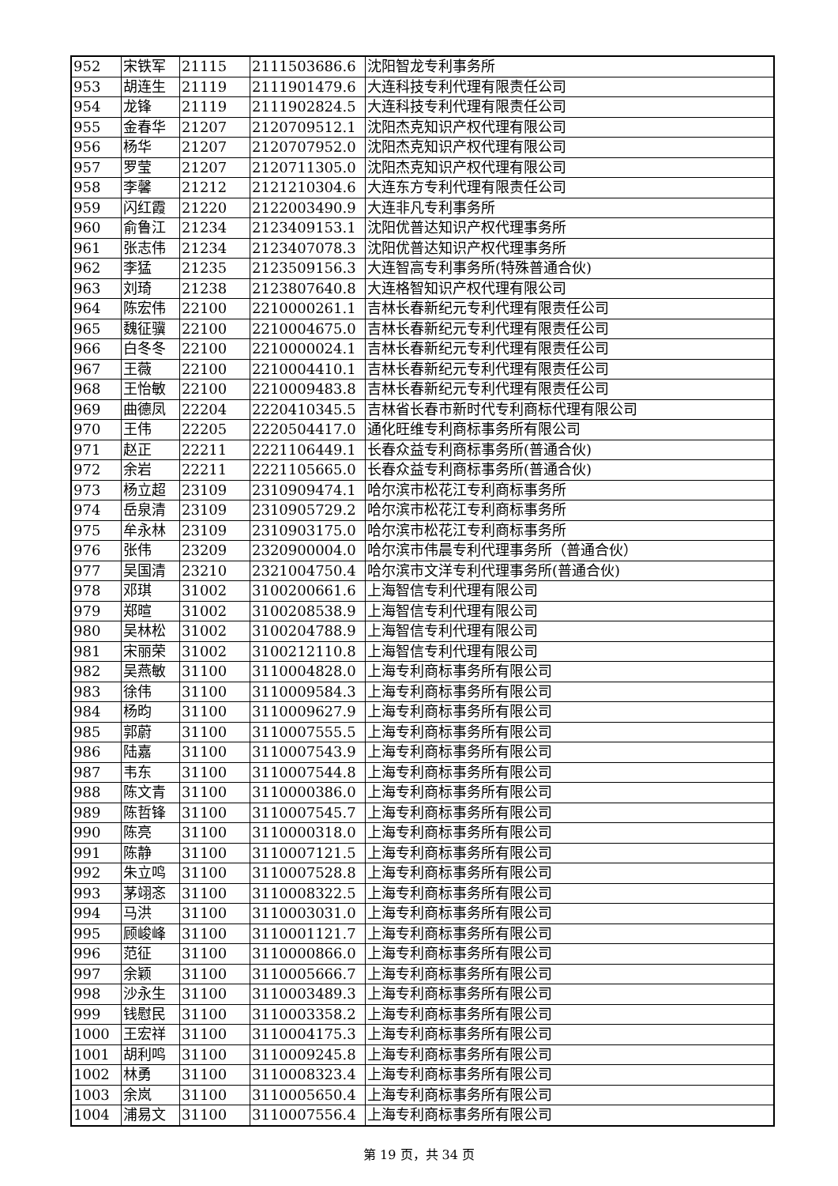| 952 | 宋铁军 | 21115 | 2111503686.6 | 沈阳智龙专利事务所 |
| 953 | 胡连生 | 21119 | 2111901479.6 | 大连科技专利代理有限责任公司 |
| 954 | 龙锋 | 21119 | 2111902824.5 | 大连科技专利代理有限责任公司 |
| 955 | 金春华 | 21207 | 2120709512.1 | 沈阳杰克知识产权代理有限公司 |
| 956 | 杨华 | 21207 | 2120707952.0 | 沈阳杰克知识产权代理有限公司 |
| 957 | 罗莹 | 21207 | 2120711305.0 | 沈阳杰克知识产权代理有限公司 |
| 958 | 李馨 | 21212 | 2121210304.6 | 大连东方专利代理有限责任公司 |
| 959 | 闪红霞 | 21220 | 2122003490.9 | 大连非凡专利事务所 |
| 960 | 俞鲁江 | 21234 | 2123409153.1 | 沈阳优普达知识产权代理事务所 |
| 961 | 张志伟 | 21234 | 2123407078.3 | 沈阳优普达知识产权代理事务所 |
| 962 | 李猛 | 21235 | 2123509156.3 | 大连智高专利事务所(特殊普通合伙) |
| 963 | 刘琦 | 21238 | 2123807640.8 | 大连格智知识产权代理有限公司 |
| 964 | 陈宏伟 | 22100 | 2210000261.1 | 吉林长春新纪元专利代理有限责任公司 |
| 965 | 魏征骥 | 22100 | 2210004675.0 | 吉林长春新纪元专利代理有限责任公司 |
| 966 | 白冬冬 | 22100 | 2210000024.1 | 吉林长春新纪元专利代理有限责任公司 |
| 967 | 王薇 | 22100 | 2210004410.1 | 吉林长春新纪元专利代理有限责任公司 |
| 968 | 王怡敏 | 22100 | 2210009483.8 | 吉林长春新纪元专利代理有限责任公司 |
| 969 | 曲德凤 | 22204 | 2220410345.5 | 吉林省长春市新时代专利商标代理有限公司 |
| 970 | 王伟 | 22205 | 2220504417.0 | 通化旺维专利商标事务所有限公司 |
| 971 | 赵正 | 22211 | 2221106449.1 | 长春众益专利商标事务所(普通合伙) |
| 972 | 余岩 | 22211 | 2221105665.0 | 长春众益专利商标事务所(普通合伙) |
| 973 | 杨立超 | 23109 | 2310909474.1 | 哈尔滨市松花江专利商标事务所 |
| 974 | 岳泉清 | 23109 | 2310905729.2 | 哈尔滨市松花江专利商标事务所 |
| 975 | 牟永林 | 23109 | 2310903175.0 | 哈尔滨市松花江专利商标事务所 |
| 976 | 张伟 | 23209 | 2320900004.0 | 哈尔滨市伟晨专利代理事务所（普通合伙） |
| 977 | 吴国清 | 23210 | 2321004750.4 | 哈尔滨市文洋专利代理事务所(普通合伙) |
| 978 | 邓琪 | 31002 | 3100200661.6 | 上海智信专利代理有限公司 |
| 979 | 郑暄 | 31002 | 3100208538.9 | 上海智信专利代理有限公司 |
| 980 | 吴林松 | 31002 | 3100204788.9 | 上海智信专利代理有限公司 |
| 981 | 宋丽荣 | 31002 | 3100212110.8 | 上海智信专利代理有限公司 |
| 982 | 吴燕敏 | 31100 | 3110004828.0 | 上海专利商标事务所有限公司 |
| 983 | 徐伟 | 31100 | 3110009584.3 | 上海专利商标事务所有限公司 |
| 984 | 杨昀 | 31100 | 3110009627.9 | 上海专利商标事务所有限公司 |
| 985 | 郭蔚 | 31100 | 3110007555.5 | 上海专利商标事务所有限公司 |
| 986 | 陆嘉 | 31100 | 3110007543.9 | 上海专利商标事务所有限公司 |
| 987 | 韦东 | 31100 | 3110007544.8 | 上海专利商标事务所有限公司 |
| 988 | 陈文青 | 31100 | 3110000386.0 | 上海专利商标事务所有限公司 |
| 989 | 陈哲锋 | 31100 | 3110007545.7 | 上海专利商标事务所有限公司 |
| 990 | 陈亮 | 31100 | 3110000318.0 | 上海专利商标事务所有限公司 |
| 991 | 陈静 | 31100 | 3110007121.5 | 上海专利商标事务所有限公司 |
| 992 | 朱立鸣 | 31100 | 3110007528.8 | 上海专利商标事务所有限公司 |
| 993 | 茅翊忞 | 31100 | 3110008322.5 | 上海专利商标事务所有限公司 |
| 994 | 马洪 | 31100 | 3110003031.0 | 上海专利商标事务所有限公司 |
| 995 | 顾峻峰 | 31100 | 3110001121.7 | 上海专利商标事务所有限公司 |
| 996 | 范征 | 31100 | 3110000866.0 | 上海专利商标事务所有限公司 |
| 997 | 余颖 | 31100 | 3110005666.7 | 上海专利商标事务所有限公司 |
| 998 | 沙永生 | 31100 | 3110003489.3 | 上海专利商标事务所有限公司 |
| 999 | 钱慰民 | 31100 | 3110003358.2 | 上海专利商标事务所有限公司 |
| 1000 | 王宏祥 | 31100 | 3110004175.3 | 上海专利商标事务所有限公司 |
| 1001 | 胡利鸣 | 31100 | 3110009245.8 | 上海专利商标事务所有限公司 |
| 1002 | 林勇 | 31100 | 3110008323.4 | 上海专利商标事务所有限公司 |
| 1003 | 余岚 | 31100 | 3110005650.4 | 上海专利商标事务所有限公司 |
| 1004 | 浦易文 | 31100 | 3110007556.4 | 上海专利商标事务所有限公司 |
第 19 页，共 34 页